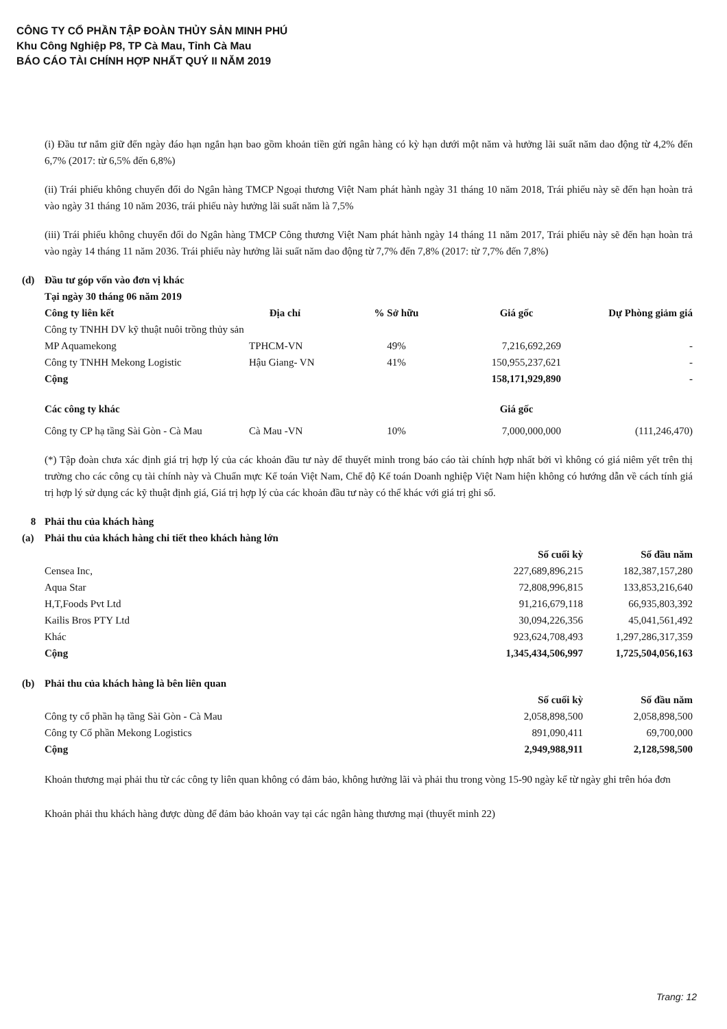CÔNG TY CỔ PHẦN TẬP ĐOÀN THỦY SẢN MINH PHÚ
Khu Công Nghiệp P8, TP Cà Mau, Tỉnh Cà Mau
BÁO CÁO TÀI CHÍNH HỢP NHẤT QUÝ II NĂM 2019
(i) Đầu tư nắm giữ đến ngày đáo hạn ngắn hạn bao gồm khoản tiền gửi ngân hàng có kỳ hạn dưới một năm và hưởng lãi suất năm dao động từ 4,2% đến 6,7% (2017: từ 6,5% đến 6,8%)
(ii) Trái phiếu không chuyển đổi do Ngân hàng TMCP Ngoại thương Việt Nam phát hành ngày 31 tháng 10 năm 2018, Trái phiếu này sẽ đến hạn hoàn trả vào ngày 31 tháng 10 năm 2036, trái phiếu này hưởng lãi suất năm là 7,5%
(iii) Trái phiếu không chuyển đổi do Ngân hàng TMCP Công thương Việt Nam phát hành ngày 14 tháng 11 năm 2017, Trái phiếu này sẽ đến hạn hoàn trả vào ngày 14 tháng 11 năm 2036. Trái phiếu này hưởng lãi suất năm dao động từ 7,7% đến 7,8% (2017: từ 7,7% đến 7,8%)
| (d) | Đầu tư góp vốn vào đơn vị khác | | | | |
| | Tại ngày 30 tháng 06 năm 2019 | | | | |
| | Công ty liên kết | Địa chỉ | % Sở hữu | Giá gốc | Dự Phòng giảm giá |
| | Công ty TNHH DV kỹ thuật nuôi trồng thủy sản MP Aquamekong | TPHCM-VN | 49% | 7,216,692,269 | - |
| | Công ty TNHH Mekong Logistic | Hậu Giang- VN | 41% | 150,955,237,621 | - |
| | Cộng | | | 158,171,929,890 | - |
| | Các công ty khác | | | Giá gốc | |
| | Công ty CP hạ tầng Sài Gòn - Cà Mau | Cà Mau -VN | 10% | 7,000,000,000 | (111,246,470) |
(*) Tập đoàn chưa xác định giá trị hợp lý của các khoản đầu tư này để thuyết minh trong báo cáo tài chính hợp nhất bởi vì không có giá niêm yết trên thị trường cho các công cụ tài chính này và Chuẩn mực Kế toán Việt Nam, Chế độ Kế toán Doanh nghiệp Việt Nam hiện không có hướng dẫn về cách tính giá trị hợp lý sử dụng các kỹ thuật định giá, Giá trị hợp lý của các khoản đầu tư này có thể khác với giá trị ghi sổ.
| 8 | Phải thu của khách hàng | | |
| (a) | Phải thu của khách hàng chi tiết theo khách hàng lớn | | |
| | | Số cuối kỳ | Số đầu năm |
| | Censea Inc, | 227,689,896,215 | 182,387,157,280 |
| | Aqua Star | 72,808,996,815 | 133,853,216,640 |
| | H,T,Foods Pvt Ltd | 91,216,679,118 | 66,935,803,392 |
| | Kailis Bros PTY Ltd | 30,094,226,356 | 45,041,561,492 |
| | Khác | 923,624,708,493 | 1,297,286,317,359 |
| | Cộng | 1,345,434,506,997 | 1,725,504,056,163 |
| (b) | Phải thu của khách hàng là bên liên quan | | |
| | | Số cuối kỳ | Số đầu năm |
| | Công ty cổ phần hạ tầng Sài Gòn - Cà Mau | 2,058,898,500 | 2,058,898,500 |
| | Công ty Cổ phần Mekong Logistics | 891,090,411 | 69,700,000 |
| | Cộng | 2,949,988,911 | 2,128,598,500 |
Khoản thương mại phải thu từ các công ty liên quan không có đảm bảo, không hưởng lãi và phải thu trong vòng 15-90 ngày kể từ ngày ghi trên hóa đơn
Khoản phải thu khách hàng được dùng để đảm bảo khoản vay tại các ngân hàng thương mại (thuyết minh 22)
Trang: 12